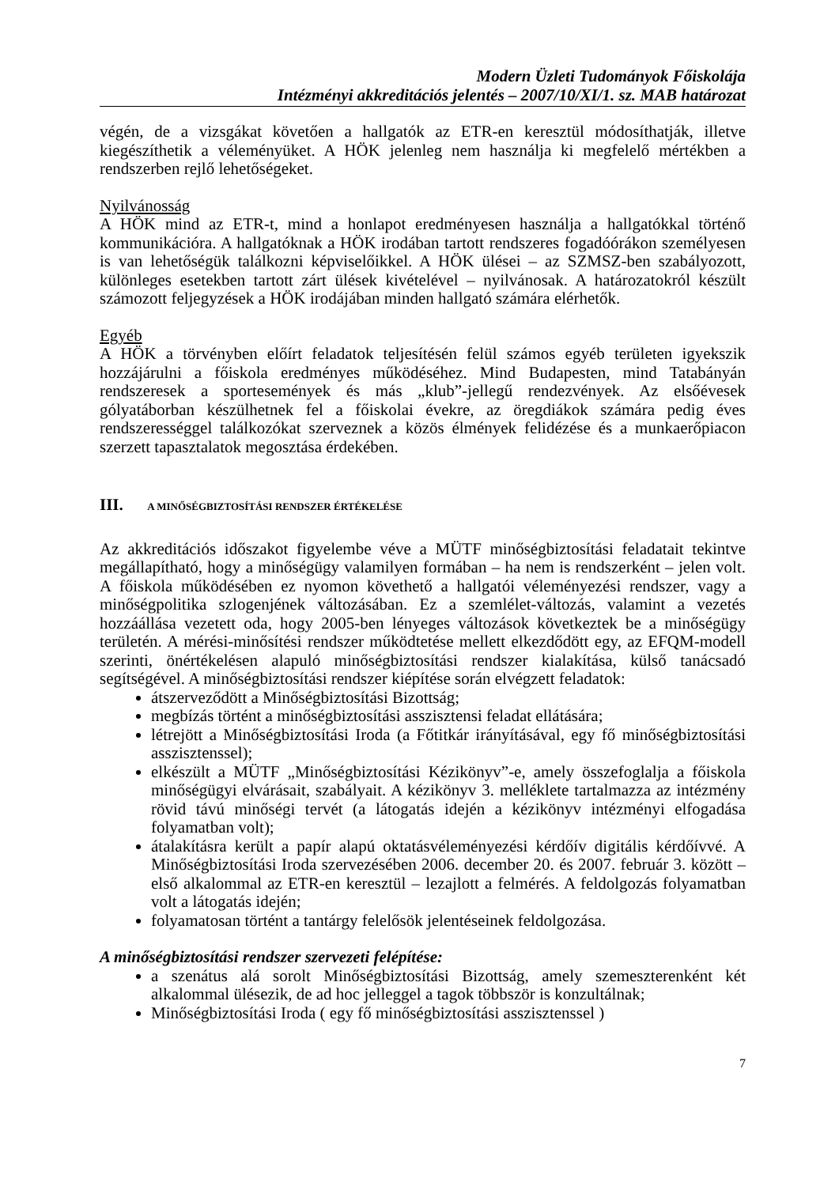Modern Üzleti Tudományok Főiskolája
Intézményi akkreditációs jelentés – 2007/10/XI/1. sz. MAB határozat
végén, de a vizsgákat követően a hallgatók az ETR-en keresztül módosíthatják, illetve kiegészíthetik a véleményüket. A HÖK jelenleg nem használja ki megfelelő mértékben a rendszerben rejlő lehetőségeket.
Nyilvánosság
A HÖK mind az ETR-t, mind a honlapot eredményesen használja a hallgatókkal történő kommunikációra. A hallgatóknak a HÖK irodában tartott rendszeres fogadóórákon személyesen is van lehetőségük találkozni képviselőikkel. A HÖK ülései – az SZMSZ-ben szabályozott, különleges esetekben tartott zárt ülések kivételével – nyilvánosak. A határozatokról készült számozott feljegyzések a HÖK irodájában minden hallgató számára elérhetők.
Egyéb
A HÖK a törvényben előírt feladatok teljesítésén felül számos egyéb területen igyekszik hozzájárulni a főiskola eredményes működéséhez. Mind Budapesten, mind Tatabányán rendszeresek a sportesemények és más „klub”-jellegű rendezvények. Az elsőévesek gólyatáborban készülhetnek fel a főiskolai évekre, az öregdiákok számára pedig éves rendszerességgel találkozókat szerveznek a közös élmények felidézése és a munkaerőpiacon szerzett tapasztalatok megosztása érdekében.
III. A MINŐSÉGBIZTOSÍTÁSI RENDSZER ÉRTÉKELÉSE
Az akkreditációs időszakot figyelembe véve a MÜTF minőségbiztosítási feladatait tekintve megállapítható, hogy a minőségügy valamilyen formában – ha nem is rendszerként – jelen volt. A főiskola működésében ez nyomon követhető a hallgatói véleményezési rendszer, vagy a minőségpolitika szlogenjének változásában. Ez a szemlélet-változás, valamint a vezetés hozzáállása vezetett oda, hogy 2005-ben lényeges változások következtek be a minőségügy területén. A mérési-minősítési rendszer működtetése mellett elkezdődött egy, az EFQM-modell szerinti, önértékelésen alapuló minőségbiztosítási rendszer kialakítása, külső tanácsadó segítségével. A minőségbiztosítási rendszer kiépítése során elvégzett feladatok:
átszerveződött a Minőségbiztosítási Bizottság;
megbízás történt a minőségbiztosítási asszisztensi feladat ellátására;
létrejött a Minőségbiztosítási Iroda (a Főtitkár irányításával, egy fő minőségbiztosítási asszisztenssel);
elkészült a MÜTF „Minőségbiztosítási Kézikönyv”-e, amely összefoglalja a főiskola minőségügyi elvárásait, szabályait. A kézikönyv 3. melléklete tartalmazza az intézmény rövid távú minőségi tervét (a látogatás idején a kézikönyv intézményi elfogadása folyamatban volt);
átalakításra került a papír alapú oktatásvéleményezési kérdőív digitális kérdőívvé. A Minőségbiztosítási Iroda szervezésében 2006. december 20. és 2007. február 3. között – első alkalommal az ETR-en keresztül – lezajlott a felmérés. A feldolgozás folyamatban volt a látogatás idején;
folyamatosan történt a tantárgy felelősök jelentéseinek feldolgozása.
A minőségbiztosítási rendszer szervezeti felépítése:
a szenátus alá sorolt Minőségbiztosítási Bizottság, amely szemeszterenként két alkalommal ülésezik, de ad hoc jelleggel a tagok többször is konzultálnak;
Minőségbiztosítási Iroda ( egy fő minőségbiztosítási asszisztenssel )
7